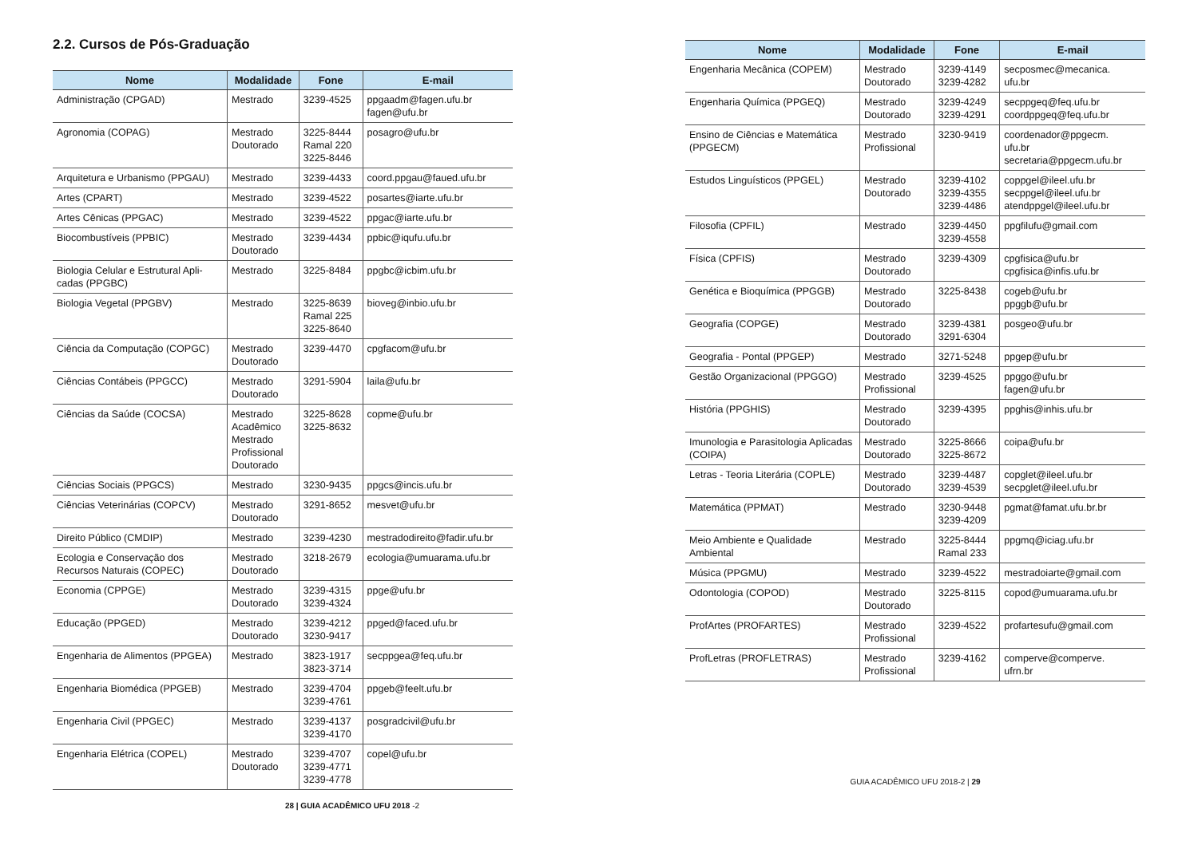2.2. Cursos de Pós-Graduação
| Nome | Modalidade | Fone | E-mail |
| --- | --- | --- | --- |
| Administração (CPGAD) | Mestrado | 3239-4525 | ppgaadm@fagen.ufu.br fagen@ufu.br |
| Agronomia (COPAG) | Mestrado Doutorado | 3225-8444 Ramal 220 3225-8446 | posagro@ufu.br |
| Arquitetura e Urbanismo (PPGAU) | Mestrado | 3239-4433 | coord.ppgau@faued.ufu.br |
| Artes (CPART) | Mestrado | 3239-4522 | posartes@iarte.ufu.br |
| Artes Cênicas (PPGAC) | Mestrado | 3239-4522 | ppgac@iarte.ufu.br |
| Biocombustíveis (PPBIC) | Mestrado Doutorado | 3239-4434 | ppbic@iqufu.ufu.br |
| Biologia Celular e Estrutural Apli-cadas (PPGBC) | Mestrado | 3225-8484 | ppgbc@icbim.ufu.br |
| Biologia Vegetal (PPGBV) | Mestrado | 3225-8639 Ramal 225 3225-8640 | bioveg@inbio.ufu.br |
| Ciência da Computação (COPGC) | Mestrado Doutorado | 3239-4470 | cpgfacom@ufu.br |
| Ciências Contábeis (PPGCC) | Mestrado Doutorado | 3291-5904 | laila@ufu.br |
| Ciências da Saúde (COCSA) | Mestrado Acadêmico Mestrado Profissional Doutorado | 3225-8628 3225-8632 | copme@ufu.br |
| Ciências Sociais (PPGCS) | Mestrado | 3230-9435 | ppgcs@incis.ufu.br |
| Ciências Veterinárias (COPCV) | Mestrado Doutorado | 3291-8652 | mesvet@ufu.br |
| Direito Público (CMDIP) | Mestrado | 3239-4230 | mestradodireito@fadir.ufu.br |
| Ecologia e Conservação dos Recursos Naturais (COPEC) | Mestrado Doutorado | 3218-2679 | ecologia@umuarama.ufu.br |
| Economia (CPPGE) | Mestrado Doutorado | 3239-4315 3239-4324 | ppge@ufu.br |
| Educação (PPGED) | Mestrado Doutorado | 3239-4212 3230-9417 | ppged@faced.ufu.br |
| Engenharia de Alimentos (PPGEA) | Mestrado | 3823-1917 3823-3714 | secppgea@feq.ufu.br |
| Engenharia Biomédica (PPGEB) | Mestrado | 3239-4704 3239-4761 | ppgeb@feelt.ufu.br |
| Engenharia Civil (PPGEC) | Mestrado | 3239-4137 3239-4170 | posgradcivil@ufu.br |
| Engenharia Elétrica (COPEL) | Mestrado Doutorado | 3239-4707 3239-4771 3239-4778 | copel@ufu.br |
28 | GUIA ACADÊMICO UFU 2018 -2
| Nome | Modalidade | Fone | E-mail |
| --- | --- | --- | --- |
| Engenharia Mecânica (COPEM) | Mestrado Doutorado | 3239-4149 3239-4282 | secposmec@mecanica. ufu.br |
| Engenharia Química (PPGEQ) | Mestrado Doutorado | 3239-4249 3239-4291 | secppgeq@feq.ufu.br coordppgeq@feq.ufu.br |
| Ensino de Ciências e Matemática (PPGECM) | Mestrado Profissional | 3230-9419 | coordenador@ppgecm. ufu.br secretaria@ppgecm.ufu.br |
| Estudos Linguísticos (PPGEL) | Mestrado Doutorado | 3239-4102 3239-4355 3239-4486 | coppgel@ileel.ufu.br secppgel@ileel.ufu.br atendppgel@ileel.ufu.br |
| Filosofia (CPFIL) | Mestrado | 3239-4450 3239-4558 | ppgfilufu@gmail.com |
| Física (CPFIS) | Mestrado Doutorado | 3239-4309 | cpgfisica@ufu.br cpgfisica@infis.ufu.br |
| Genética e Bioquímica (PPGGB) | Mestrado Doutorado | 3225-8438 | cogeb@ufu.br ppggb@ufu.br |
| Geografia (COPGE) | Mestrado Doutorado | 3239-4381 3291-6304 | posgeo@ufu.br |
| Geografia - Pontal (PPGEP) | Mestrado | 3271-5248 | ppgep@ufu.br |
| Gestão Organizacional (PPGGO) | Mestrado Profissional | 3239-4525 | ppggo@ufu.br fagen@ufu.br |
| História (PPGHIS) | Mestrado Doutorado | 3239-4395 | ppghis@inhis.ufu.br |
| Imunologia e Parasitologia Aplicadas (COIPA) | Mestrado Doutorado | 3225-8666 3225-8672 | coipa@ufu.br |
| Letras - Teoria Literária (COPLE) | Mestrado Doutorado | 3239-4487 3239-4539 | copglet@ileel.ufu.br secpglet@ileel.ufu.br |
| Matemática (PPMAT) | Mestrado | 3230-9448 3239-4209 | pgmat@famat.ufu.br.br |
| Meio Ambiente e Qualidade Ambiental | Mestrado | 3225-8444 Ramal 233 | ppgmq@iciag.ufu.br |
| Música (PPGMU) | Mestrado | 3239-4522 | mestradoiarte@gmail.com |
| Odontologia (COPOD) | Mestrado Doutorado | 3225-8115 | copod@umuarama.ufu.br |
| ProfArtes (PROFARTES) | Mestrado Profissional | 3239-4522 | profartesufu@gmail.com |
| ProfLetras (PROFLETRAS) | Mestrado Profissional | 3239-4162 | comperve@comperve. ufrn.br |
GUIA ACADÊMICO UFU 2018-2 | 29